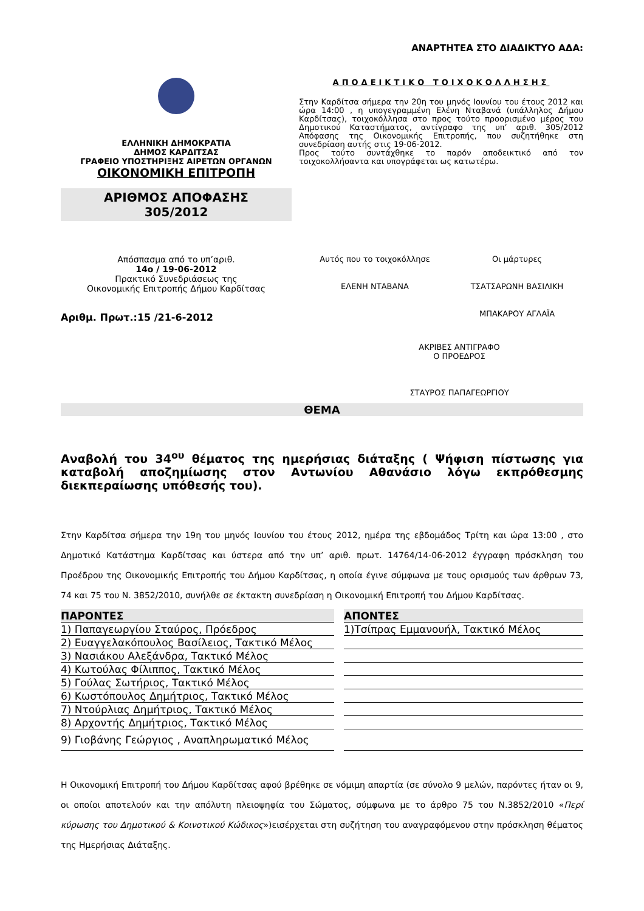ΑΝΑΡΤΗΤΕΑ ΣΤΟ ΔΙΑΔΙΚΤΥΟ ΑΔΑ:
ΕΛΛΗΝΙΚΗ ΔΗΜΟΚΡΑΤΙΑ
ΔΗΜΟΣ ΚΑΡΔΙΤΣΑΣ
ΓΡΑΦΕΙΟ ΥΠΟΣΤΗΡΙΞΗΣ ΑΙΡΕΤΩΝ ΟΡΓΑΝΩΝ
ΟΙΚΟΝΟΜΙΚΗ ΕΠΙΤΡΟΠΗ
ΑΡΙΘΜΟΣ ΑΠΟΦΑΣΗΣ
305/2012
ΑΠΟΔΕΙΚΤΙΚΟ ΤΟΙΧΟΚΟΛΛΗΣΗΣ
Στην Καρδίτσα σήμερα την 20η του μηνός Ιουνίου του έτους 2012 και ώρα 14:00 , η υπογεγραμμένη Ελένη Νταβανά (υπάλληλος Δήμου Καρδίτσας), τοιχοκόλλησα στο προς τούτο προορισμένο μέρος του Δημοτικού Καταστήματος, αντίγραφο της υπ’ αριθ. 305/2012 Απόφασης της Οικονομικής Επιτροπής, που συζητήθηκε στη συνεδρίαση αυτής στις 19-06-2012.
Προς τούτο συντάχθηκε το παρόν αποδεικτικό από τον τοιχοκολλήσαντα και υπογράφεται ως κατωτέρω.
Απόσπασμα από το υπ’αριθ.
14ο / 19-06-2012
Πρακτικό Συνεδριάσεως της
Οικονομικής Επιτροπής Δήμου Καρδίτσας
Αριθμ. Πρωτ.:15 /21-6-2012
Αυτός που το τοιχοκόλλησε
ΕΛΕΝΗ ΝΤΑΒΑΝΑ
Οι μάρτυρες
ΤΣΑΤΣΑΡΩΝΗ ΒΑΣΙΛΙΚΗ
ΜΠΑΚΑΡΟΥ ΑΓΛΑΪΑ
ΑΚΡΙΒΕΣ ΑΝΤΙΓΡΑΦΟ
Ο ΠΡΟΕΔΡΟΣ
ΣΤΑΥΡΟΣ ΠΑΠΑΓΕΩΡΓΙΟΥ
ΘΕΜΑ
Αναβολή του 34<sup>ου</sup> θέματος της ημερήσιας διάταξης ( Ψήφιση πίστωσης για καταβολή αποζημίωσης στον Αντωνίου Αθανάσιο λόγω εκπρόθεσμης διεκπεραίωσης υπόθεσής του).
Στην Καρδίτσα σήμερα την 19η του μηνός Ιουνίου του έτους 2012, ημέρα της εβδομάδος Τρίτη και ώρα 13:00 , στο Δημοτικό Κατάστημα Καρδίτσας και ύστερα από την υπ’ αριθ. πρωτ. 14764/14-06-2012 έγγραφη πρόσκληση του Προέδρου της Οικονομικής Επιτροπής του Δήμου Καρδίτσας, η οποία έγινε σύμφωνα με τους ορισμούς των άρθρων 73, 74 και 75 του Ν. 3852/2010, συνήλθε σε έκτακτη συνεδρίαση η Οικονομική Επιτροπή του Δήμου Καρδίτσας.
| ΠΑΡΟΝΤΕΣ |
| --- |
| 1) Παπαγεωργίου Σταύρος, Πρόεδρος |
| 2) Ευαγγελακόπουλος Βασίλειος, Τακτικό Μέλος |
| 3) Νασιάκου Αλεξάνδρα, Τακτικό Μέλος |
| 4) Κωτούλας Φίλιππος, Τακτικό Μέλος |
| 5) Γούλας Σωτήριος, Τακτικό Μέλος |
| 6) Κωστόπουλος Δημήτριος, Τακτικό Μέλος |
| 7) Ντούρλιας Δημήτριος, Τακτικό Μέλος |
| 8) Αρχοντής Δημήτριος, Τακτικό Μέλος |
| 9) Γιοβάνης Γεώργιος , Αναπληρωματικό Μέλος |
| ΑΠΟΝΤΕΣ |
| --- |
| 1)Τσίπρας Εμμανουήλ, Τακτικό Μέλος |
Η Οικονομική Επιτροπή του Δήμου Καρδίτσας αφού βρέθηκε σε νόμιμη απαρτία (σε σύνολο 9 μελών, παρόντες ήταν οι 9, οι οποίοι αποτελούν και την απόλυτη πλειοψηφία του Σώματος, σύμφωνα με το άρθρο 75 του Ν.3852/2010 «Περί κύρωσης του Δημοτικού & Κοινοτικού Κώδικος»)εισέρχεται στη συζήτηση του αναγραφόμενου στην πρόσκληση θέματος της Ημερήσιας Διάταξης.